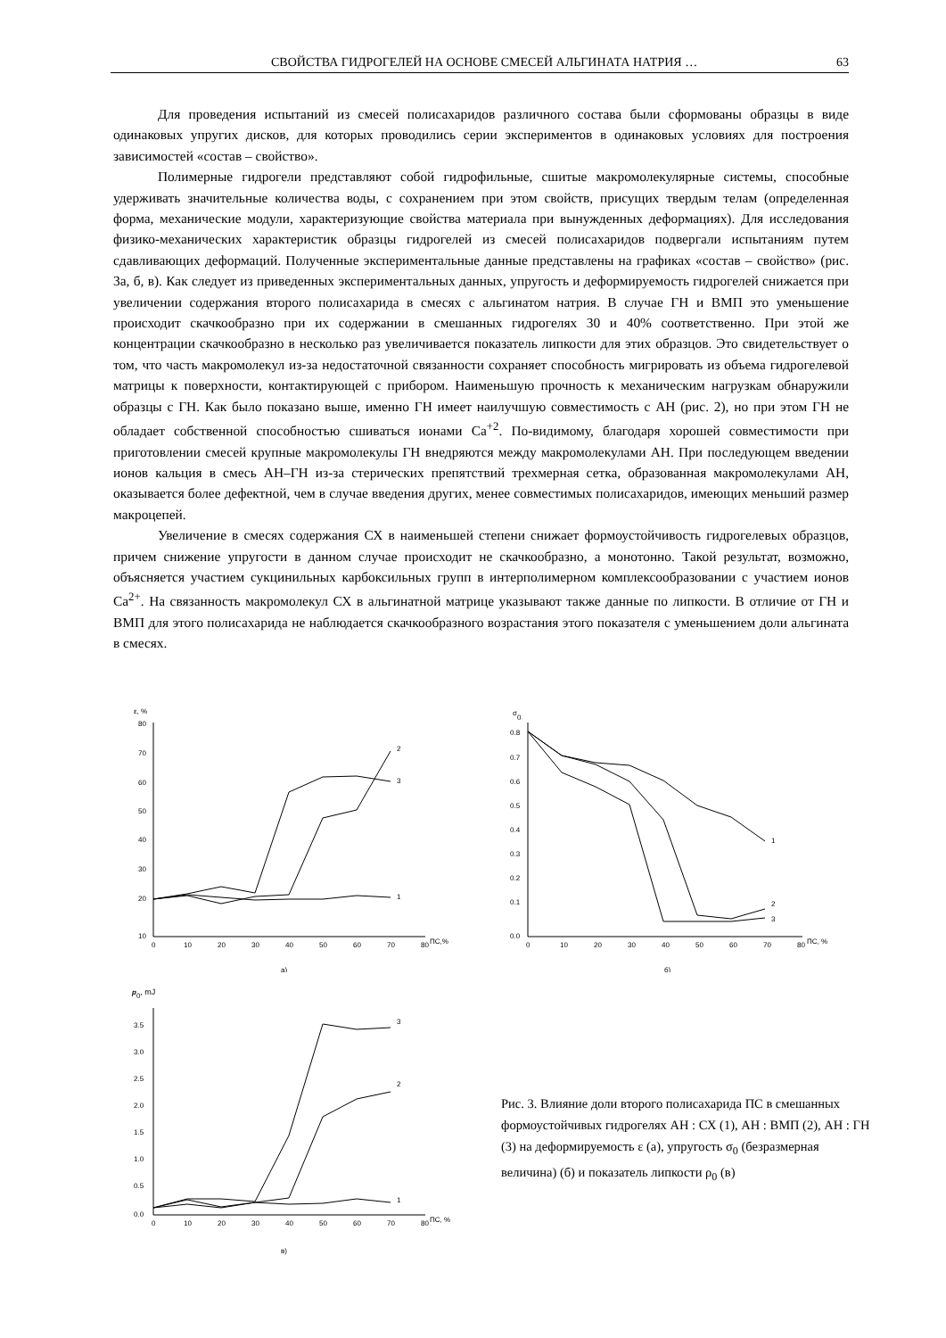СВОЙСТВА ГИДРОГЕЛЕЙ НА ОСНОВЕ СМЕСЕЙ АЛЬГИНАТА НАТРИЯ … 63
Для проведения испытаний из смесей полисахаридов различного состава были сформованы образцы в виде одинаковых упругих дисков, для которых проводились серии экспериментов в одинаковых условиях для построения зависимостей «состав – свойство».
Полимерные гидрогели представляют собой гидрофильные, сшитые макромолекулярные системы, способные удерживать значительные количества воды, с сохранением при этом свойств, присущих твердым телам (определенная форма, механические модули, характеризующие свойства материала при вынужденных деформациях). Для исследования физико-механических характеристик образцы гидрогелей из смесей полисахаридов подвергали испытаниям путем сдавливающих деформаций. Полученные экспериментальные данные представлены на графиках «состав – свойство» (рис. 3а, б, в). Как следует из приведенных экспериментальных данных, упругость и деформируемость гидрогелей снижается при увеличении содержания второго полисахарида в смесях с альгинатом натрия. В случае ГН и ВМП это уменьшение происходит скачкообразно при их содержании в смешанных гидрогелях 30 и 40% соответственно. При этой же концентрации скачкообразно в несколько раз увеличивается показатель липкости для этих образцов. Это свидетельствует о том, что часть макромолекул из-за недостаточной связанности сохраняет способность мигрировать из объема гидрогелевой матрицы к поверхности, контактирующей с прибором. Наименьшую прочность к механическим нагрузкам обнаружили образцы с ГН. Как было показано выше, именно ГН имеет наилучшую совместимость с АН (рис. 2), но при этом ГН не обладает собственной способностью сшиваться ионами Ca<sup>+2</sup>. По-видимому, благодаря хорошей совместимости при приготовлении смесей крупные макромолекулы ГН внедряются между макромолекулами АН. При последующем введении ионов кальция в смесь АН–ГН из-за стерических препятствий трехмерная сетка, образованная макромолекулами АН, оказывается более дефектной, чем в случае введения других, менее совместимых полисахаридов, имеющих меньший размер макроцепей.
Увеличение в смесях содержания СХ в наименьшей степени снижает формоустойчивость гидрогелевых образцов, причем снижение упругости в данном случае происходит не скачкообразно, а монотонно. Такой результат, возможно, объясняется участием сукцинильных карбоксильных групп в интерполимерном комплексообразовании с участием ионов Ca<sup>2+</sup>. На связанность макромолекул СХ в альгинатной матрице указывают также данные по липкости. В отличие от ГН и ВМП для этого полисахарида не наблюдается скачкообразного возрастания этого показателя с уменьшением доли альгината в смесях.
ε, %
80
70
60
50
40
30
20
10
0
10
20
30
40
50
60
70
80
ПС,%
1
2
3
а)
σ0
0.8
0.7
0.6
0.5
0.4
0.3
0.2
0.1
0.0
0
10
20
30
40
50
60
70
80
ПС, %
1
2
3
б)
p0, mJ
3.5
3.0
2.5
2.0
1.5
1.0
0.5
0.0
0
10
20
30
40
50
60
70
80
ПС, %
1
2
3
в)
Рис. 3. Влияние доли второго полисахарида ПС в смешанных формоустойчивых гидрогелях АН : СХ (1), АН : ВМП (2), АН : ГН (3) на деформируемость ε (а), упругость σ<sub>0</sub> (безразмерная величина) (б) и показатель липкости ρ<sub>0</sub> (в)